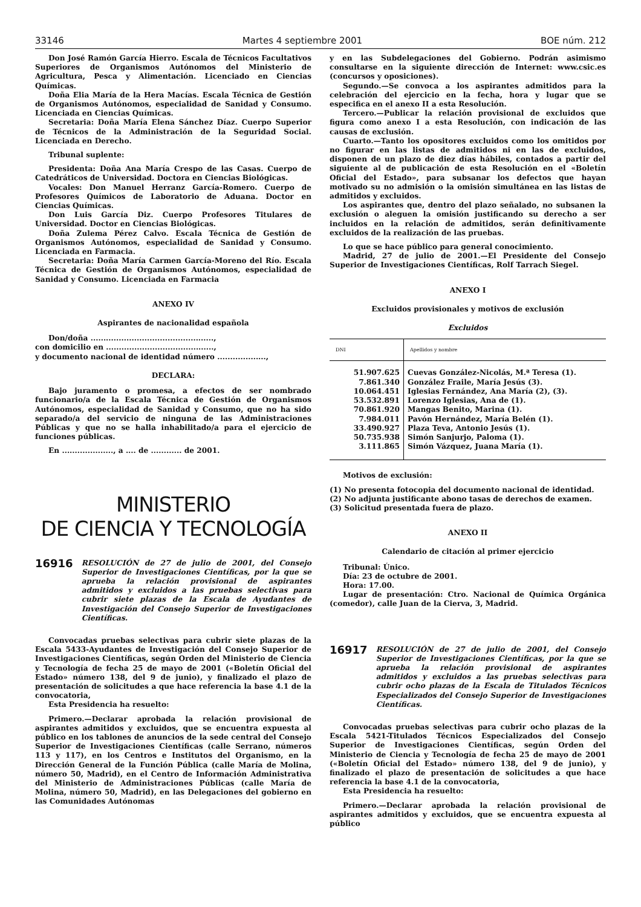33146 Martes 4 septiembre 2001 BOE núm. 212
Don José Ramón García Hierro. Escala de Técnicos Facultativos Superiores de Organismos Autónomos del Ministerio de Agricultura, Pesca y Alimentación. Licenciado en Ciencias Químicas.
Doña Elia María de la Hera Macías. Escala Técnica de Gestión de Organismos Autónomos, especialidad de Sanidad y Consumo. Licenciada en Ciencias Químicas.
Secretaria: Doña María Elena Sánchez Díaz. Cuerpo Superior de Técnicos de la Administración de la Seguridad Social. Licenciada en Derecho.
Tribunal suplente:
Presidenta: Doña Ana María Crespo de las Casas. Cuerpo de Catedráticos de Universidad. Doctora en Ciencias Biológicas.
Vocales: Don Manuel Herranz García-Romero. Cuerpo de Profesores Químicos de Laboratorio de Aduana. Doctor en Ciencias Químicas.
Don Luis García Diz. Cuerpo Profesores Titulares de Universidad. Doctor en Ciencias Biológicas.
Doña Zulema Pérez Calvo. Escala Técnica de Gestión de Organismos Autónomos, especialidad de Sanidad y Consumo. Licenciada en Farmacia.
Secretaria: Doña María Carmen García-Moreno del Río. Escala Técnica de Gestión de Organismos Autónomos, especialidad de Sanidad y Consumo. Licenciada en Farmacia
ANEXO IV
Aspirantes de nacionalidad española
Don/doña ................................................,
con domicilio en ..........................................,
y documento nacional de identidad número ...................,
DECLARA:
Bajo juramento o promesa, a efectos de ser nombrado funcionario/a de la Escala Técnica de Gestión de Organismos Autónomos, especialidad de Sanidad y Consumo, que no ha sido separado/a del servicio de ninguna de las Administraciones Públicas y que no se halla inhabilitado/a para el ejercicio de funciones públicas.
En ...................., a .... de ............ de 2001.
MINISTERIO
DE CIENCIA Y TECNOLOGÍA
16916 RESOLUCIÓN de 27 de julio de 2001, del Consejo Superior de Investigaciones Científicas, por la que se aprueba la relación provisional de aspirantes admitidos y excluidos a las pruebas selectivas para cubrir siete plazas de la Escala de Ayudantes de Investigación del Consejo Superior de Investigaciones Científicas.
Convocadas pruebas selectivas para cubrir siete plazas de la Escala 5433-Ayudantes de Investigación del Consejo Superior de Investigaciones Científicas, según Orden del Ministerio de Ciencia y Tecnología de fecha 25 de mayo de 2001 («Boletín Oficial del Estado» número 138, del 9 de junio), y finalizado el plazo de presentación de solicitudes a que hace referencia la base 4.1 de la convocatoria,
Esta Presidencia ha resuelto:
Primero.—Declarar aprobada la relación provisional de aspirantes admitidos y excluidos, que se encuentra expuesta al público en los tablones de anuncios de la sede central del Consejo Superior de Investigaciones Científicas (calle Serrano, números 113 y 117), en los Centros e Institutos del Organismo, en la Dirección General de la Función Pública (calle María de Molina, número 50, Madrid), en el Centro de Información Administrativa del Ministerio de Administraciones Públicas (calle María de Molina, número 50, Madrid), en las Delegaciones del gobierno en las Comunidades Autónomas
y en las Subdelegaciones del Gobierno. Podrán asimismo consultarse en la siguiente dirección de Internet: www.csic.es (concursos y oposiciones).
Segundo.—Se convoca a los aspirantes admitidos para la celebración del ejercicio en la fecha, hora y lugar que se especifica en el anexo II a esta Resolución.
Tercero.—Publicar la relación provisional de excluidos que figura como anexo I a esta Resolución, con indicación de las causas de exclusión.
Cuarto.—Tanto los opositores excluidos como los omitidos por no figurar en las listas de admitidos ni en las de excluidos, disponen de un plazo de diez días hábiles, contados a partir del siguiente al de publicación de esta Resolución en el «Boletín Oficial del Estado», para subsanar los defectos que hayan motivado su no admisión o la omisión simultánea en las listas de admitidos y excluidos.
Los aspirantes que, dentro del plazo señalado, no subsanen la exclusión o aleguen la omisión justificando su derecho a ser incluidos en la relación de admitidos, serán definitivamente excluidos de la realización de las pruebas.
Lo que se hace público para general conocimiento.
Madrid, 27 de julio de 2001.—El Presidente del Consejo Superior de Investigaciones Científicas, Rolf Tarrach Siegel.
ANEXO I
Excluidos provisionales y motivos de exclusión
Excluidos
| DNI | Apellidos y nombre |
| --- | --- |
| 51.907.625 | Cuevas González-Nicolás, M.ª Teresa (1). |
| 7.861.340 | González Fraile, María Jesús (3). |
| 10.064.451 | Iglesias Fernández, Ana María (2), (3). |
| 53.532.891 | Lorenzo Iglesias, Ana de (1). |
| 70.861.920 | Mangas Benito, Marina (1). |
| 7.984.011 | Pavón Hernández, María Belén (1). |
| 33.490.927 | Plaza Teva, Antonio Jesús (1). |
| 50.735.938 | Simón Sanjurjo, Paloma (1). |
| 3.111.865 | Simón Vázquez, Juana María (1). |
Motivos de exclusión:
(1) No presenta fotocopia del documento nacional de identidad.
(2) No adjunta justificante abono tasas de derechos de examen.
(3) Solicitud presentada fuera de plazo.
ANEXO II
Calendario de citación al primer ejercicio
Tribunal: Único.
Día: 23 de octubre de 2001.
Hora: 17.00.
Lugar de presentación: Ctro. Nacional de Química Orgánica (comedor), calle Juan de la Cierva, 3, Madrid.
16917 RESOLUCIÓN de 27 de julio de 2001, del Consejo Superior de Investigaciones Científicas, por la que se aprueba la relación provisional de aspirantes admitidos y excluidos a las pruebas selectivas para cubrir ocho plazas de la Escala de Titulados Técnicos Especializados del Consejo Superior de Investigaciones Científicas.
Convocadas pruebas selectivas para cubrir ocho plazas de la Escala 5421-Titulados Técnicos Especializados del Consejo Superior de Investigaciones Científicas, según Orden del Ministerio de Ciencia y Tecnología de fecha 25 de mayo de 2001 («Boletín Oficial del Estado» número 138, del 9 de junio), y finalizado el plazo de presentación de solicitudes a que hace referencia la base 4.1 de la convocatoria,
Esta Presidencia ha resuelto:
Primero.—Declarar aprobada la relación provisional de aspirantes admitidos y excluidos, que se encuentra expuesta al público